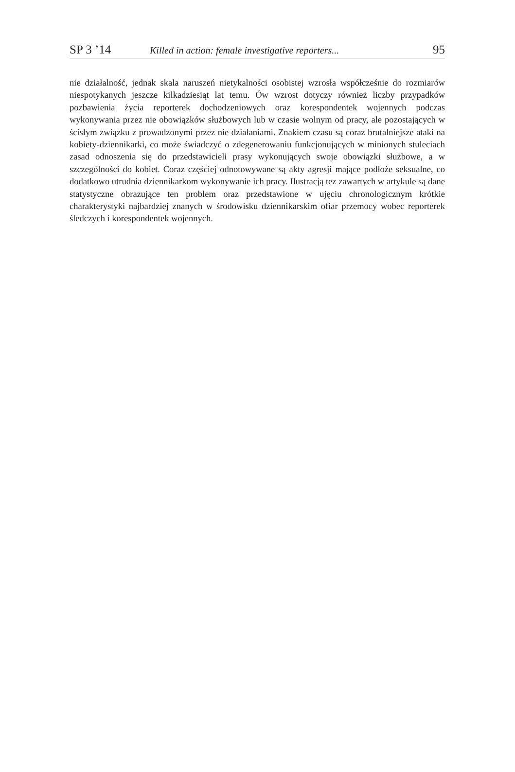SP 3 ’14 Killed in action: female investigative reporters... 95
nie działalność, jednak skala naruszeń nietykalności osobistej wzrosła współcześnie do rozmiarów niespotykanych jeszcze kilkadziesiąt lat temu. Ów wzrost dotyczy również liczby przypadków pozbawienia życia reporterek dochodzeniowych oraz korespondentek wojennych podczas wykonywania przez nie obowiązków służbowych lub w czasie wolnym od pracy, ale pozostających w ścisłym związku z prowadzonymi przez nie działaniami. Znakiem czasu są coraz brutalniejsze ataki na kobiety-dziennikarki, co może świadczyć o zdegenerowaniu funkcjonujących w minionych stuleciach zasad odnoszenia się do przedstawicieli prasy wykonujących swoje obowiązki służbowe, a w szczególności do kobiet. Coraz częściej odnotowywane są akty agresji mające podłoże seksualne, co dodatkowo utrudnia dziennikarkom wykonywanie ich pracy. Ilustracją tez zawartych w artykule są dane statystyczne obrazujące ten problem oraz przedstawione w ujęciu chronologicznym krótkie charakterystyki najbardziej znanych w środowisku dziennikarskim ofiar przemocy wobec reporterek śledczych i korespondentek wojennych.